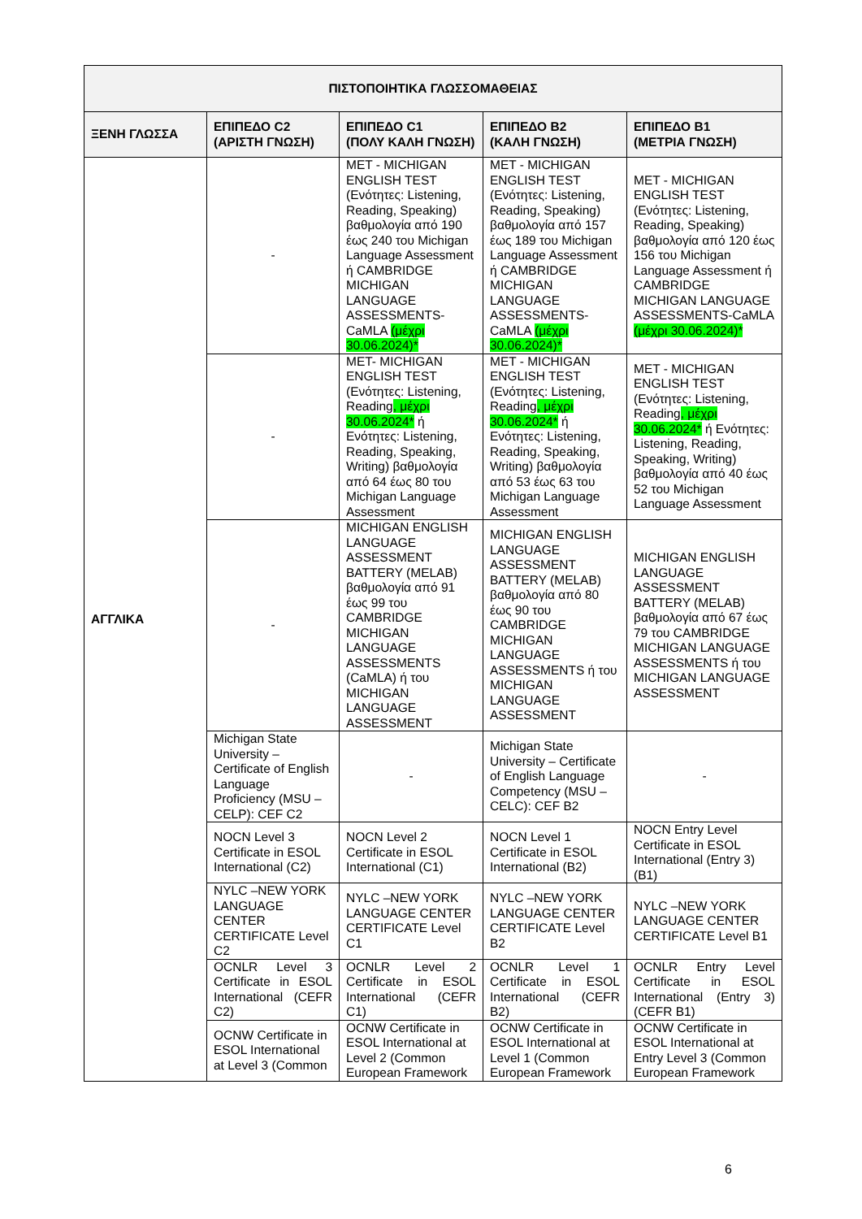| ΠΙΣΤΟΠΟΙΗΤΙΚΑ ΓΛΩΣΣΟΜΑΘΕΙΑΣ | | | | |
| --- | --- | --- | --- | --- |
| ΞΕΝΗ ΓΛΩΣΣΑ | ΕΠΙΠΕΔΟ C2 (ΑΡΙΣΤΗ ΓΝΩΣΗ) | ΕΠΙΠΕΔΟ C1 (ΠΟΛΥ ΚΑΛΗ ΓΝΩΣΗ) | ΕΠΙΠΕΔΟ B2 (ΚΑΛΗ ΓΝΩΣΗ) | ΕΠΙΠΕΔΟ B1 (ΜΕΤΡΙΑ ΓΝΩΣΗ) |
| ΑΓΓΛΙΚΑ | - | MET - MICHIGAN ENGLISH TEST (Ενότητες: Listening, Reading, Speaking) βαθμολογία από 190 έως 240 του Michigan Language Assessment ή CAMBRIDGE MICHIGAN LANGUAGE ASSESSMENTS-CaMLA (μέχρι 30.06.2024)* | MET - MICHIGAN ENGLISH TEST (Ενότητες: Listening, Reading, Speaking) βαθμολογία από 157 έως 189 του Michigan Language Assessment ή CAMBRIDGE MICHIGAN LANGUAGE ASSESSMENTS-CaMLA (μέχρι 30.06.2024)* | MET - MICHIGAN ENGLISH TEST (Ενότητες: Listening, Reading, Speaking) βαθμολογία από 120 έως 156 του Michigan Language Assessment ή CAMBRIDGE MICHIGAN LANGUAGE ASSESSMENTS-CaMLA (μέχρι 30.06.2024)* |
| | - | MET- MICHIGAN ENGLISH TEST (Ενότητες: Listening, Reading , μέχρι 30.06.2024* ή Ενότητες: Listening, Reading, Speaking, Writing) βαθμολογία από 64 έως 80 του Michigan Language Assessment | MET - MICHIGAN ENGLISH TEST (Ενότητες: Listening, Reading , μέχρι 30.06.2024* ή Ενότητες: Listening, Reading, Speaking, Writing) βαθμολογία από 53 έως 63 του Michigan Language Assessment | MET - MICHIGAN ENGLISH TEST (Ενότητες: Listening, Reading , μέχρι 30.06.2024* ή Ενότητες: Listening, Reading, Speaking, Writing) βαθμολογία από 40 έως 52 του Michigan Language Assessment |
| | - | MICHIGAN ENGLISH LANGUAGE ASSESSMENT BATTERY (MELAB) βαθμολογία από 91 έως 99 του CAMBRIDGE MICHIGAN LANGUAGE ASSESSMENTS (CaMLA) ή του MICHIGAN LANGUAGE ASSESSMENT | MICHIGAN ENGLISH LANGUAGE ASSESSMENT BATTERY (MELAB) βαθμολογία από 80 έως 90 του CAMBRIDGE MICHIGAN LANGUAGE ASSESSMENTS ή του MICHIGAN LANGUAGE ASSESSMENT | MICHIGAN ENGLISH LANGUAGE ASSESSMENT BATTERY (MELAB) βαθμολογία από 67 έως 79 του CAMBRIDGE MICHIGAN LANGUAGE ASSESSMENTS ή του MICHIGAN LANGUAGE ASSESSMENT |
| | Michigan State University – Certificate of English Language Proficiency (MSU – CELP): CEF C2 | - | Michigan State University – Certificate of English Language Competency (MSU – CELC): CEF B2 | - |
| | NOCN Level 3 Certificate in ESOL International (C2) | NOCN Level 2 Certificate in ESOL International (C1) | NOCN Level 1 Certificate in ESOL International (B2) | NOCN Entry Level Certificate in ESOL International (Entry 3) (B1) |
| | NYLC –NEW YORK LANGUAGE CENTER CERTIFICATE Level C2 | NYLC –NEW YORK LANGUAGE CENTER CERTIFICATE Level C1 | NYLC –NEW YORK LANGUAGE CENTER CERTIFICATE Level B2 | NYLC –NEW YORK LANGUAGE CENTER CERTIFICATE Level B1 |
| | OCNLR Level 3 Certificate in ESOL International (CEFR C2) | OCNLR Level 2 Certificate in ESOL International (CEFR C1) | OCNLR Level 1 Certificate in ESOL International (CEFR B2) | OCNLR Entry Level Certificate in ESOL International (Entry 3) (CEFR B1) |
| | OCNW Certificate in ESOL International at Level 3 (Common | OCNW Certificate in ESOL International at Level 2 (Common European Framework | OCNW Certificate in ESOL International at Level 1 (Common European Framework | OCNW Certificate in ESOL International at Entry Level 3 (Common European Framework |
6